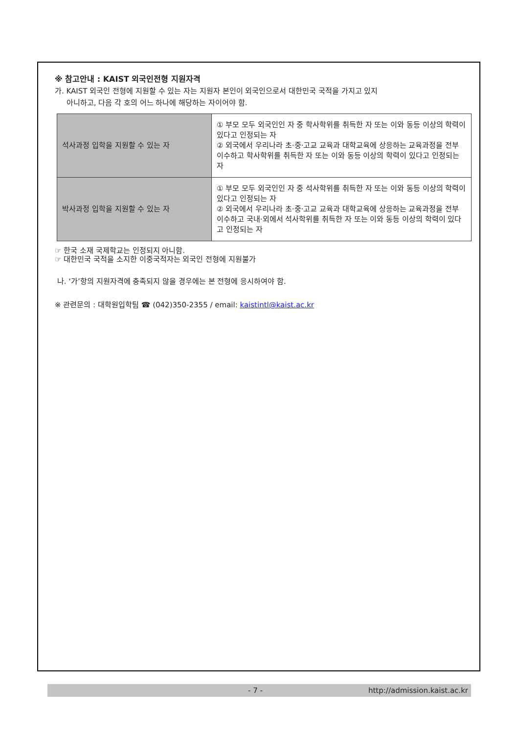※ 참고안내 : KAIST 외국인전형 지원자격
가. KAIST 외국인 전형에 지원할 수 있는 자는 지원자 본인이 외국인으로서 대한민국 국적을 가지고 있지
아니하고, 다음 각 호의 어느 하나에 해당하는 자이어야 함.
| 석사과정 입학을 지원할 수 있는 자 | ① 부모 모두 외국인인 자 중 학사학위를 취득한 자 또는 이와 동등 이상의 학력이 있다고 인정되는 자 ② 외국에서 우리나라 초·중·고교 교육과 대학교육에 상응하는 교육과정을 전부 이수하고 학사학위를 취득한 자 또는 이와 동등 이상의 학력이 있다고 인정되는 자 |
| 박사과정 입학을 지원할 수 있는 자 | ① 부모 모두 외국인인 자 중 석사학위를 취득한 자 또는 이와 동등 이상의 학력이 있다고 인정되는 자 ② 외국에서 우리나라 초·중·고교 교육과 대학교육에 상응하는 교육과정을 전부 이수하고 국내·외에서 석사학위를 취득한 자 또는 이와 동등 이상의 학력이 있다고 인정되는 자 |
☞ 한국 소재 국제학교는 인정되지 아니함.
☞ 대한민국 국적을 소지한 이중국적자는 외국인 전형에 지원불가
나. ‘가’항의 지원자격에 충족되지 않을 경우에는 본 전형에 응시하여야 함.
※ 관련문의 : 대학원입학팀 ☎ (042)350-2355 / email: kaistintl@kaist.ac.kr
- 7 - http://admission.kaist.ac.kr